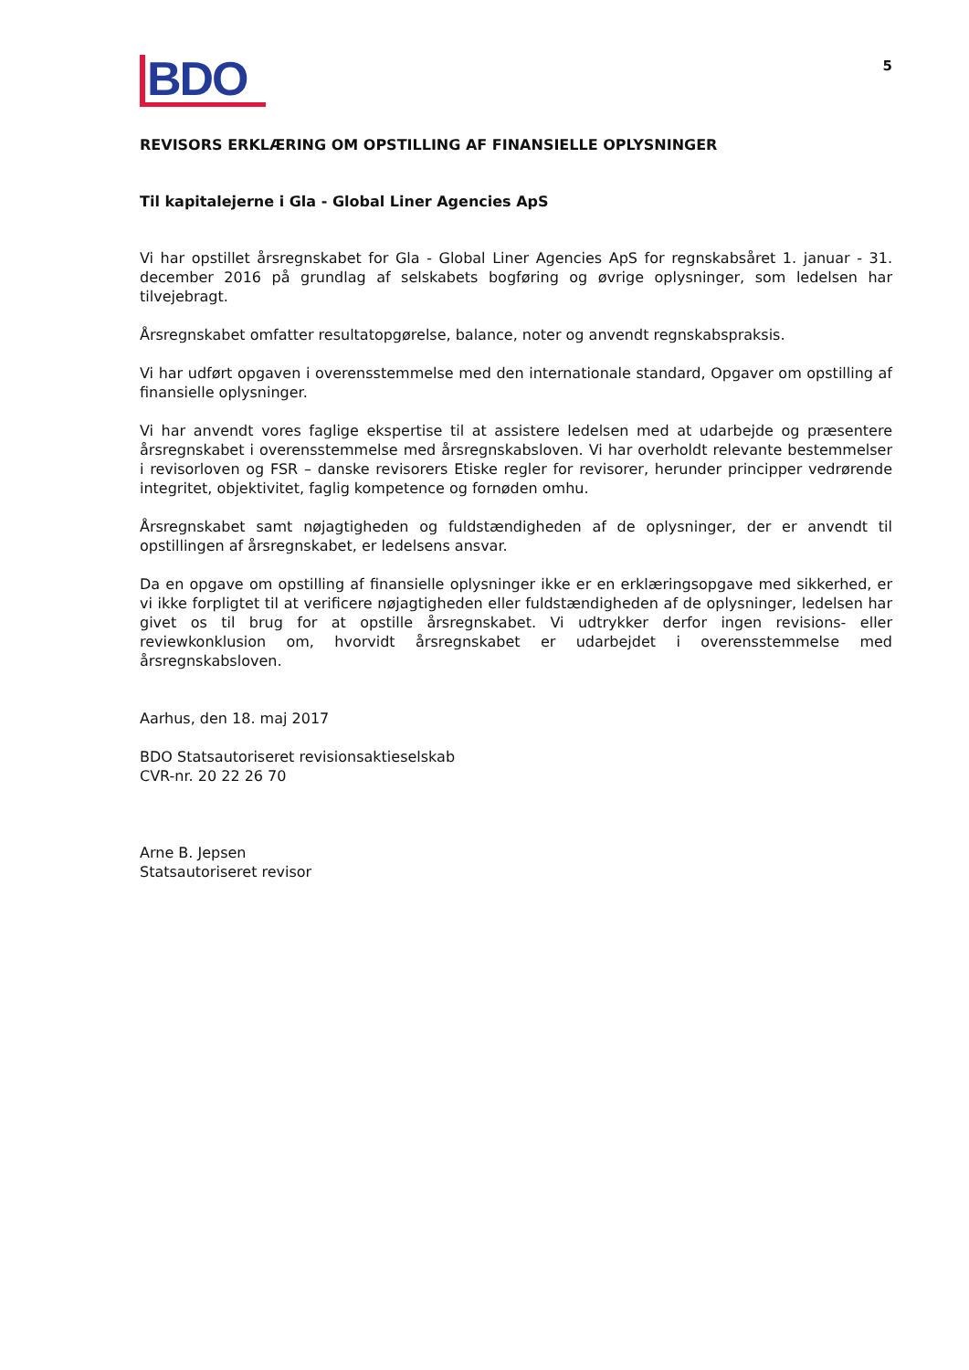BDO
5
REVISORS ERKLÆRING OM OPSTILLING AF FINANSIELLE OPLYSNINGER
Til kapitalejerne i Gla - Global Liner Agencies ApS
Vi har opstillet årsregnskabet for Gla - Global Liner Agencies ApS for regnskabsåret 1. januar - 31. december 2016 på grundlag af selskabets bogføring og øvrige oplysninger, som ledelsen har tilvejebragt.
Årsregnskabet omfatter resultatopgørelse, balance, noter og anvendt regnskabspraksis.
Vi har udført opgaven i overensstemmelse med den internationale standard, Opgaver om opstilling af finansielle oplysninger.
Vi har anvendt vores faglige ekspertise til at assistere ledelsen med at udarbejde og præsentere årsregnskabet i overensstemmelse med årsregnskabsloven. Vi har overholdt relevante bestemmelser i revisorloven og FSR – danske revisorers Etiske regler for revisorer, herunder principper vedrørende integritet, objektivitet, faglig kompetence og fornøden omhu.
Årsregnskabet samt nøjagtigheden og fuldstændigheden af de oplysninger, der er anvendt til opstillingen af årsregnskabet, er ledelsens ansvar.
Da en opgave om opstilling af finansielle oplysninger ikke er en erklæringsopgave med sikkerhed, er vi ikke forpligtet til at verificere nøjagtigheden eller fuldstændigheden af de oplysninger, ledelsen har givet os til brug for at opstille årsregnskabet. Vi udtrykker derfor ingen revisions- eller reviewkonklusion om, hvorvidt årsregnskabet er udarbejdet i overensstemmelse med årsregnskabsloven.
Aarhus, den 18. maj 2017
BDO Statsautoriseret revisionsaktieselskab
CVR-nr. 20 22 26 70
Arne B. Jepsen
Statsautoriseret revisor